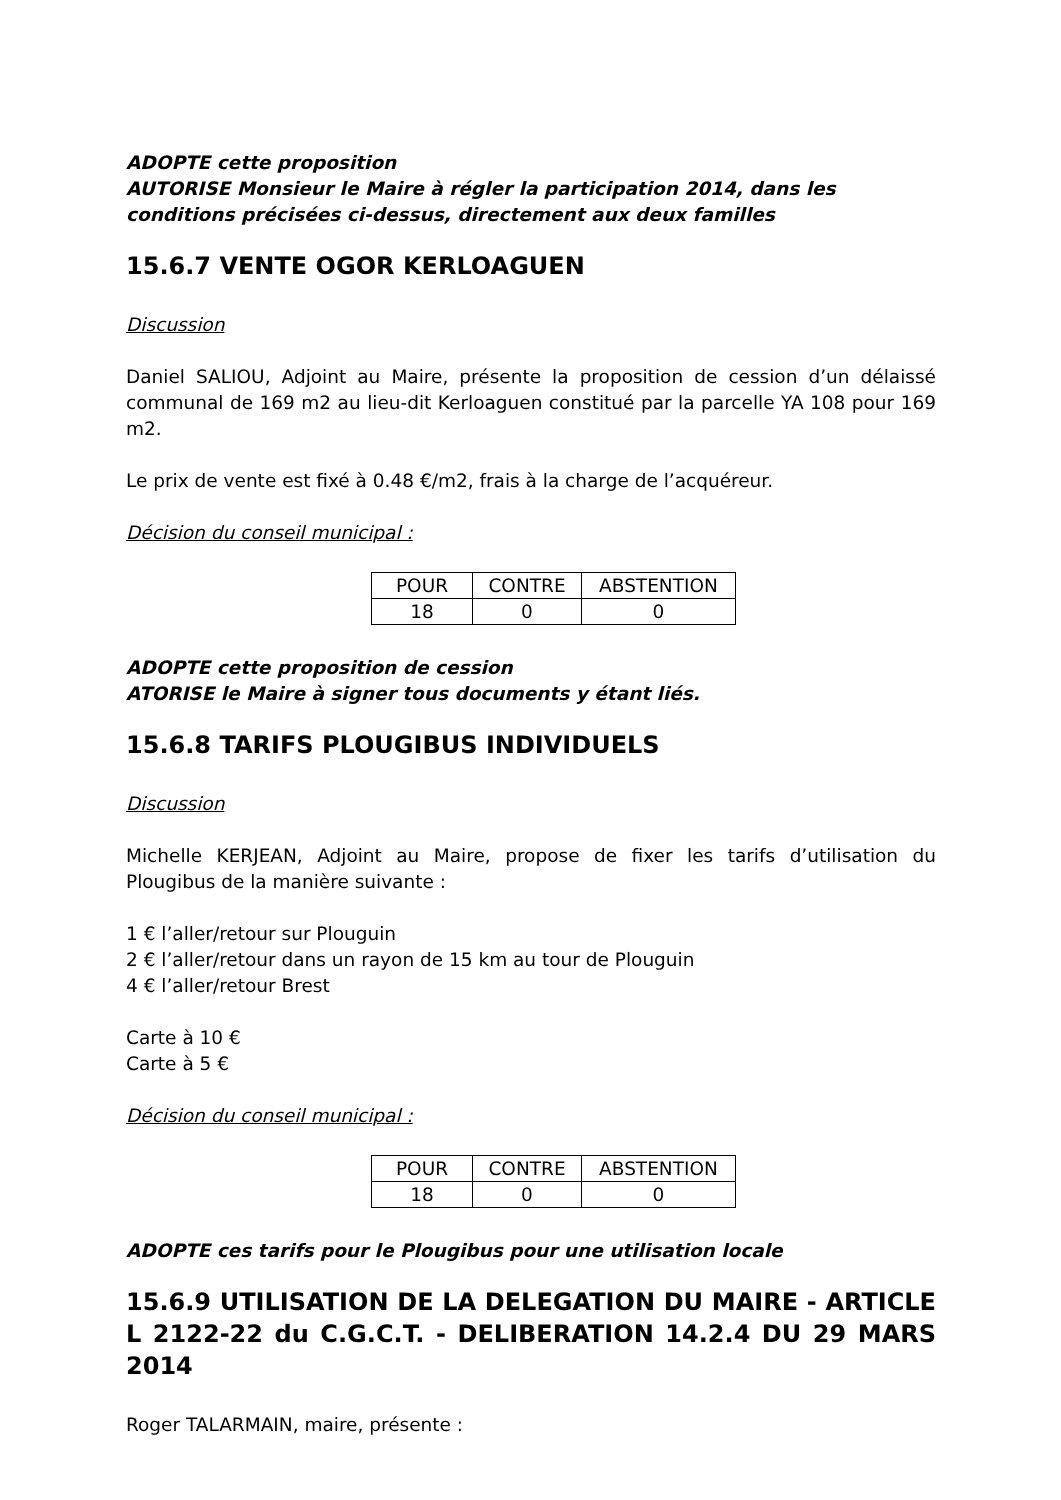ADOPTE cette proposition
AUTORISE Monsieur le Maire à régler la participation 2014, dans les conditions précisées ci-dessus, directement aux deux familles
15.6.7 VENTE OGOR KERLOAGUEN
Discussion
Daniel SALIOU, Adjoint au Maire, présente la proposition de cession d’un délaissé communal de 169 m2 au lieu-dit Kerloaguen constitué par la parcelle YA 108 pour 169 m2.
Le prix de vente est fixé à 0.48 €/m2, frais à la charge de l’acquéreur.
Décision du conseil municipal :
| POUR | CONTRE | ABSTENTION |
| 18 | 0 | 0 |
ADOPTE cette proposition de cession
ATORISE le Maire à signer tous documents y étant liés.
15.6.8 TARIFS PLOUGIBUS INDIVIDUELS
Discussion
Michelle KERJEAN, Adjoint au Maire, propose de fixer les tarifs d’utilisation du Plougibus de la manière suivante :
1 € l’aller/retour sur Plouguin
2 € l’aller/retour dans un rayon de 15 km au tour de Plouguin
4 € l’aller/retour Brest
Carte à 10 €
Carte à 5 €
Décision du conseil municipal :
| POUR | CONTRE | ABSTENTION |
| 18 | 0 | 0 |
ADOPTE ces tarifs pour le Plougibus pour une utilisation locale
15.6.9 UTILISATION DE LA DELEGATION DU MAIRE - ARTICLE L 2122-22 du C.G.C.T. - DELIBERATION 14.2.4 DU 29 MARS 2014
Roger TALARMAIN, maire, présente :